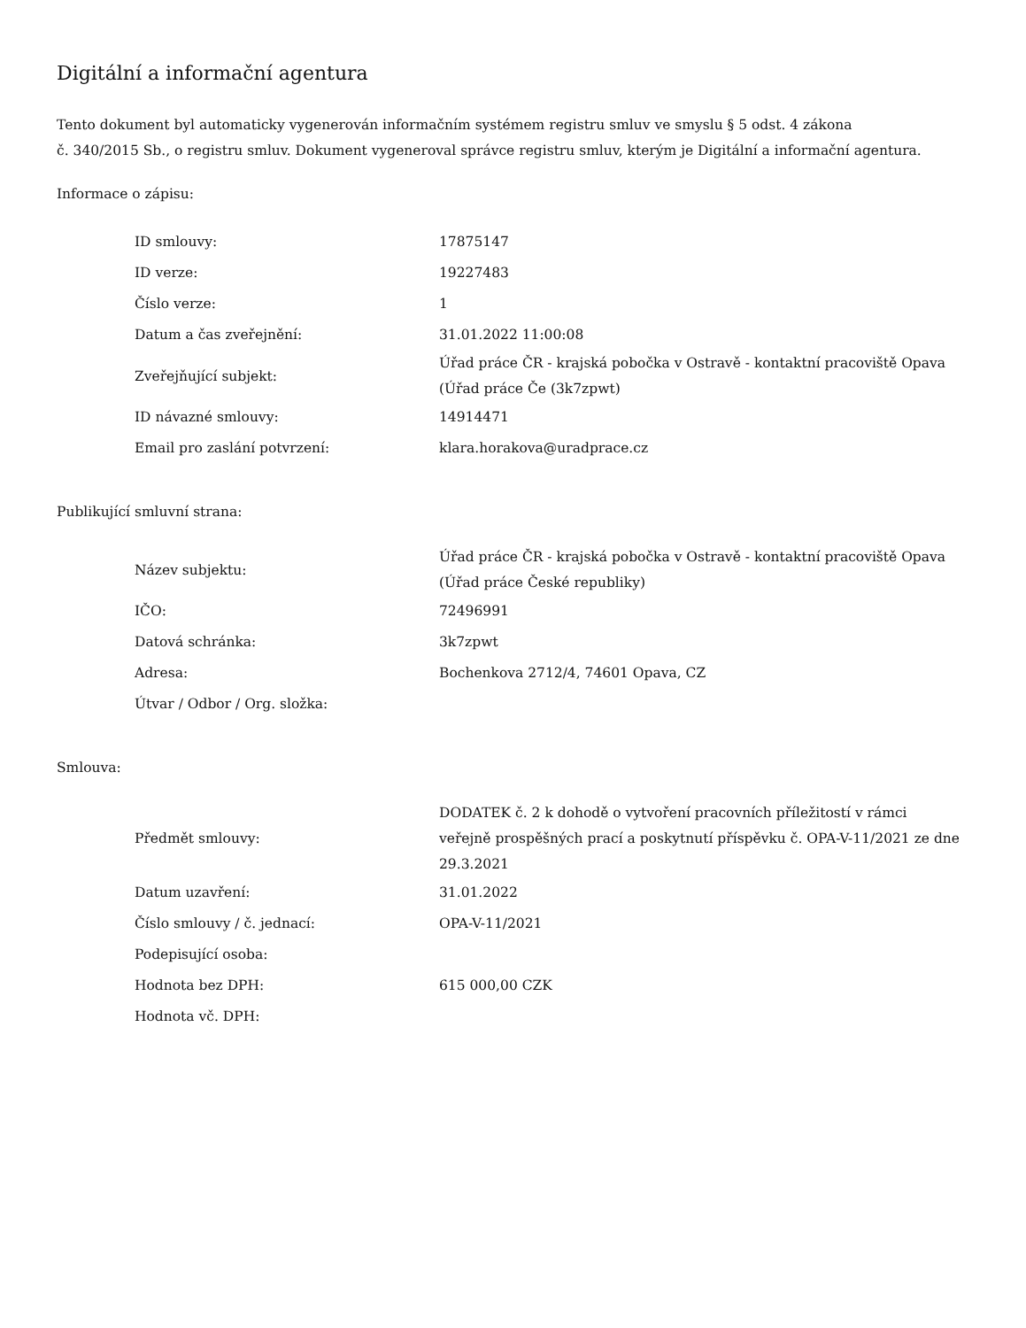Digitální a informační agentura
Tento dokument byl automaticky vygenerován informačním systémem registru smluv ve smyslu § 5 odst. 4 zákona
č. 340/2015 Sb., o registru smluv. Dokument vygeneroval správce registru smluv, kterým je Digitální a informační agentura.
Informace o zápisu:
| ID smlouvy: | 17875147 |
| ID verze: | 19227483 |
| Číslo verze: | 1 |
| Datum a čas zveřejnění: | 31.01.2022 11:00:08 |
| Zveřejňující subjekt: | Úřad práce ČR - krajská pobočka v Ostravě - kontaktní pracoviště Opava (Úřad práce Če (3k7zpwt) |
| ID návazné smlouvy: | 14914471 |
| Email pro zaslání potvrzení: | klara.horakova@uradprace.cz |
Publikující smluvní strana:
| Název subjektu: | Úřad práce ČR - krajská pobočka v Ostravě - kontaktní pracoviště Opava (Úřad práce České republiky) |
| IČO: | 72496991 |
| Datová schránka: | 3k7zpwt |
| Adresa: | Bochenkova 2712/4, 74601 Opava, CZ |
| Útvar / Odbor / Org. složka: | |
Smlouva:
| Předmět smlouvy: | DODATEK č. 2 k dohodě o vytvoření pracovních příležitostí v rámci veřejně prospěšných prací a poskytnutí příspěvku č. OPA-V-11/2021 ze dne 29.3.2021 |
| Datum uzavření: | 31.01.2022 |
| Číslo smlouvy / č. jednací: | OPA-V-11/2021 |
| Podepisující osoba: | |
| Hodnota bez DPH: | 615 000,00 CZK |
| Hodnota vč. DPH: | |